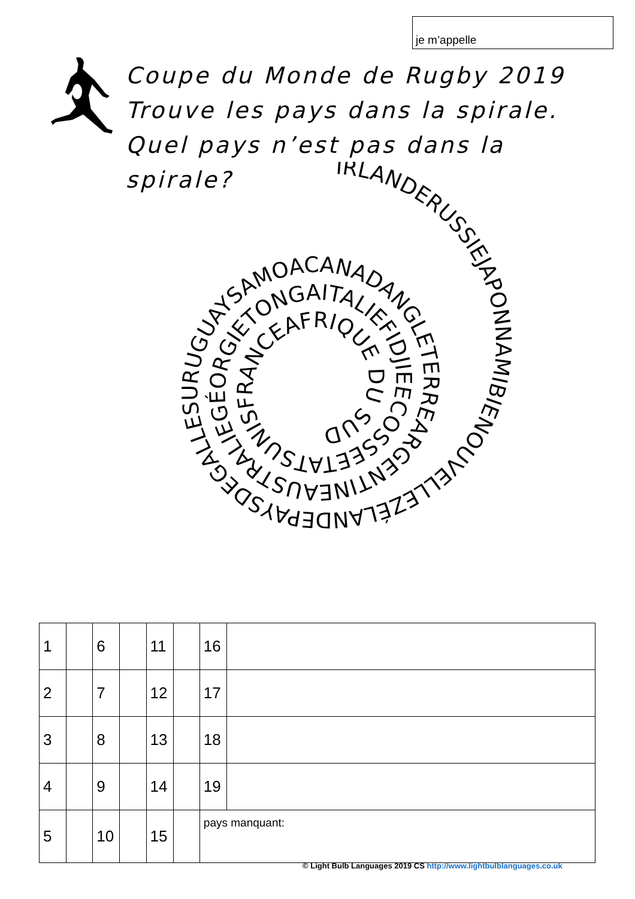je m’appelle
Coupe du Monde de Rugby 2019
Trouve les pays dans la spirale.
Quel pays n’est pas dans la spirale?
IRLANDERUSSIEJAPONNAMIBIENOUVELLEZÉLANDEPAYSDEGALLESURUGUAYSAMOACANADANGLETERREARGENTINEAUSTRALIEGÉORGIETONGAITALIEFIDJIEECOSSEETATSUNISFRANCEAFRIQUE DU SUD
| 1 | | 6 | | 11 | | 16 | |
| 2 | | 7 | | 12 | | 17 | |
| 3 | | 8 | | 13 | | 18 | |
| 4 | | 9 | | 14 | | 19 | |
| 5 | | 10 | | 15 | | pays manquant: | |
© Light Bulb Languages 2019 CS http://www.lightbulblanguages.co.uk